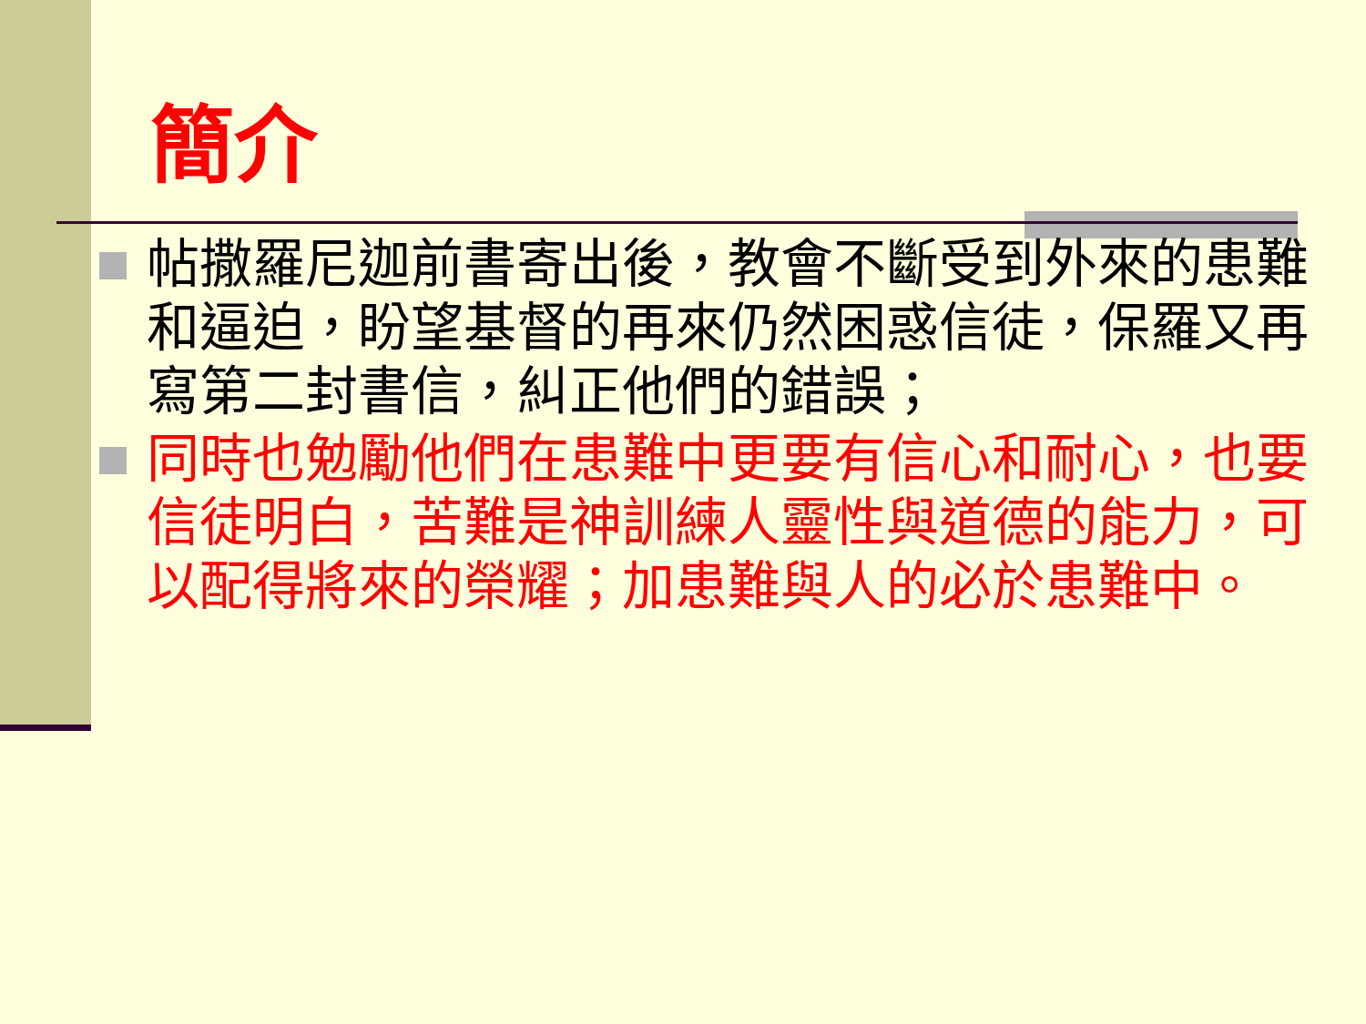簡介
帖撒羅尼迦前書寄出後，教會不斷受到外來的患難和逼迫，盼望基督的再來仍然困惑信徒，保羅又再寫第二封書信，糾正他們的錯誤；
同時也勉勵他們在患難中更要有信心和耐心，也要信徒明白，苦難是神訓練人靈性與道德的能力，可以配得將來的榮耀；加患難與人的必於患難中。